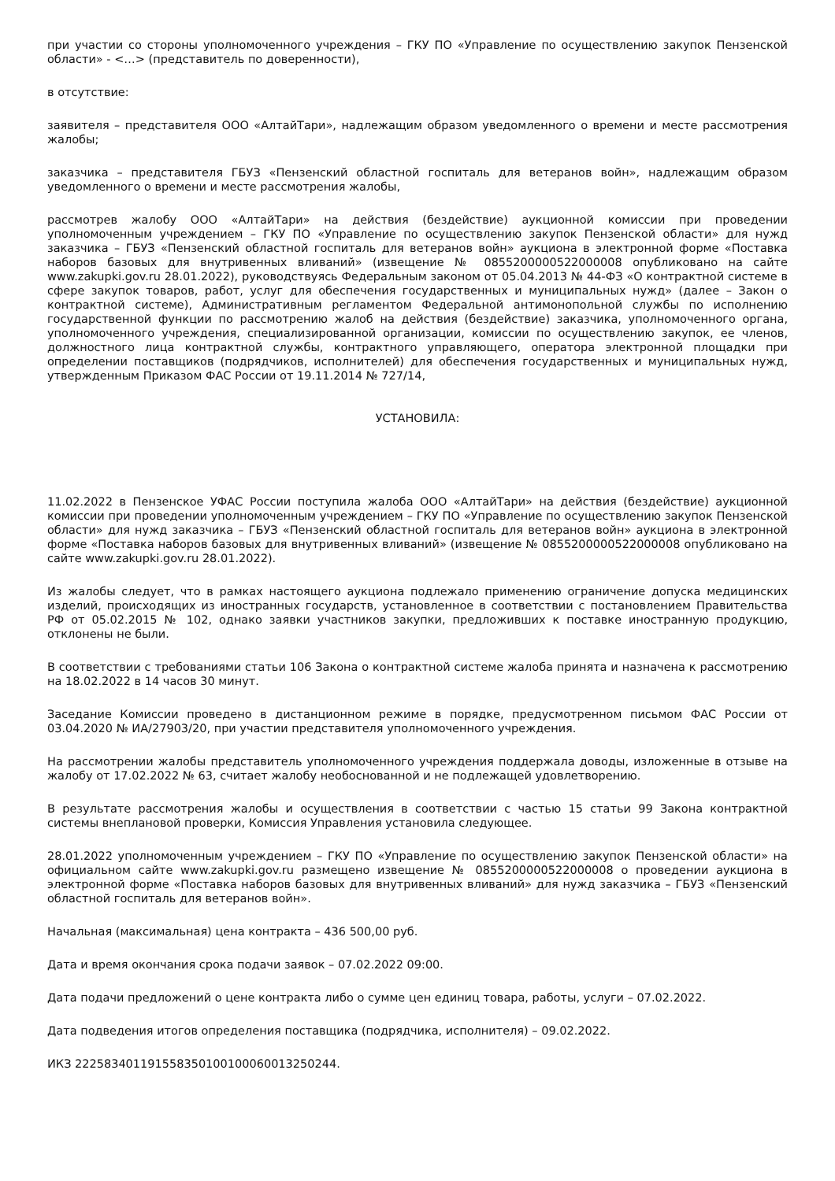при участии со стороны уполномоченного учреждения – ГКУ ПО «Управление по осуществлению закупок Пензенской области» - <…> (представитель по доверенности),
в отсутствие:
заявителя – представителя ООО «АлтайТари», надлежащим образом уведомленного о времени и месте рассмотрения жалобы;
заказчика – представителя ГБУЗ «Пензенский областной госпиталь для ветеранов войн», надлежащим образом уведомленного о времени и месте рассмотрения жалобы,
рассмотрев жалобу ООО «АлтайТари» на действия (бездействие) аукционной комиссии при проведении уполномоченным учреждением – ГКУ ПО «Управление по осуществлению закупок Пензенской области» для нужд заказчика – ГБУЗ «Пензенский областной госпиталь для ветеранов войн» аукциона в электронной форме «Поставка наборов базовых для внутривенных вливаний» (извещение № 0855200000522000008 опубликовано на сайте www.zakupki.gov.ru 28.01.2022), руководствуясь Федеральным законом от 05.04.2013 № 44-ФЗ «О контрактной системе в сфере закупок товаров, работ, услуг для обеспечения государственных и муниципальных нужд» (далее – Закон о контрактной системе), Административным регламентом Федеральной антимонопольной службы по исполнению государственной функции по рассмотрению жалоб на действия (бездействие) заказчика, уполномоченного органа, уполномоченного учреждения, специализированной организации, комиссии по осуществлению закупок, ее членов, должностного лица контрактной службы, контрактного управляющего, оператора электронной площадки при определении поставщиков (подрядчиков, исполнителей) для обеспечения государственных и муниципальных нужд, утвержденным Приказом ФАС России от 19.11.2014 № 727/14,
УСТАНОВИЛА:
11.02.2022 в Пензенское УФАС России поступила жалоба ООО «АлтайТари» на действия (бездействие) аукционной комиссии при проведении уполномоченным учреждением – ГКУ ПО «Управление по осуществлению закупок Пензенской области» для нужд заказчика – ГБУЗ «Пензенский областной госпиталь для ветеранов войн» аукциона в электронной форме «Поставка наборов базовых для внутривенных вливаний» (извещение № 0855200000522000008 опубликовано на сайте www.zakupki.gov.ru 28.01.2022).
Из жалобы следует, что в рамках настоящего аукциона подлежало применению ограничение допуска медицинских изделий, происходящих из иностранных государств, установленное в соответствии с постановлением Правительства РФ от 05.02.2015 № 102, однако заявки участников закупки, предложивших к поставке иностранную продукцию, отклонены не были.
В соответствии с требованиями статьи 106 Закона о контрактной системе жалоба принята и назначена к рассмотрению на 18.02.2022 в 14 часов 30 минут.
Заседание Комиссии проведено в дистанционном режиме в порядке, предусмотренном письмом ФАС России от 03.04.2020 № ИА/27903/20, при участии представителя уполномоченного учреждения.
На рассмотрении жалобы представитель уполномоченного учреждения поддержала доводы, изложенные в отзыве на жалобу от 17.02.2022 № 63, считает жалобу необоснованной и не подлежащей удовлетворению.
В результате рассмотрения жалобы и осуществления в соответствии с частью 15 статьи 99 Закона контрактной системы внеплановой проверки, Комиссия Управления установила следующее.
28.01.2022 уполномоченным учреждением – ГКУ ПО «Управление по осуществлению закупок Пензенской области» на официальном сайте www.zakupki.gov.ru размещено извещение № 0855200000522000008 о проведении аукциона в электронной форме «Поставка наборов базовых для внутривенных вливаний» для нужд заказчика – ГБУЗ «Пензенский областной госпиталь для ветеранов войн».
Начальная (максимальная) цена контракта – 436 500,00 руб.
Дата и время окончания срока подачи заявок – 07.02.2022 09:00.
Дата подачи предложений о цене контракта либо о сумме цен единиц товара, работы, услуги – 07.02.2022.
Дата подведения итогов определения поставщика (подрядчика, исполнителя) – 09.02.2022.
ИКЗ 222583401191558350100100060013250244.